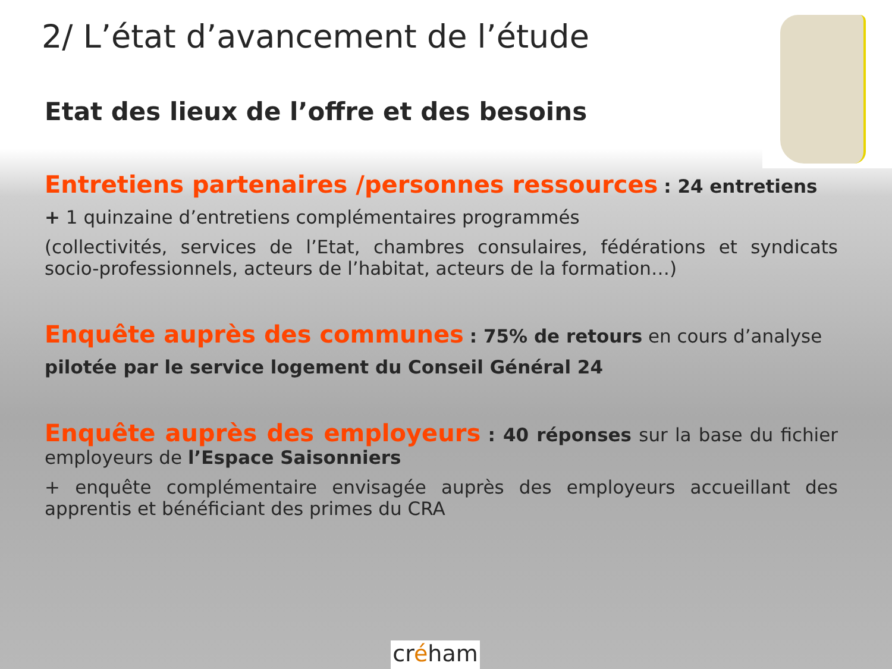2/ L’état d’avancement de l’étude
Etat des lieux de l’offre et des besoins
Entretiens partenaires /personnes ressources : 24 entretiens
+ 1 quinzaine d’entretiens complémentaires programmés
(collectivités, services de l’Etat, chambres consulaires, fédérations et syndicats socio-professionnels, acteurs de l’habitat, acteurs de la formation…)
Enquête auprès des communes : 75% de retours en cours d’analyse
pilotée par le service logement du Conseil Général 24
Enquête auprès des employeurs : 40 réponses sur la base du fichier employeurs de l’Espace Saisonniers
+ enquête complémentaire envisagée auprès des employeurs accueillant des apprentis et bénéficiant des primes du CRA
créham